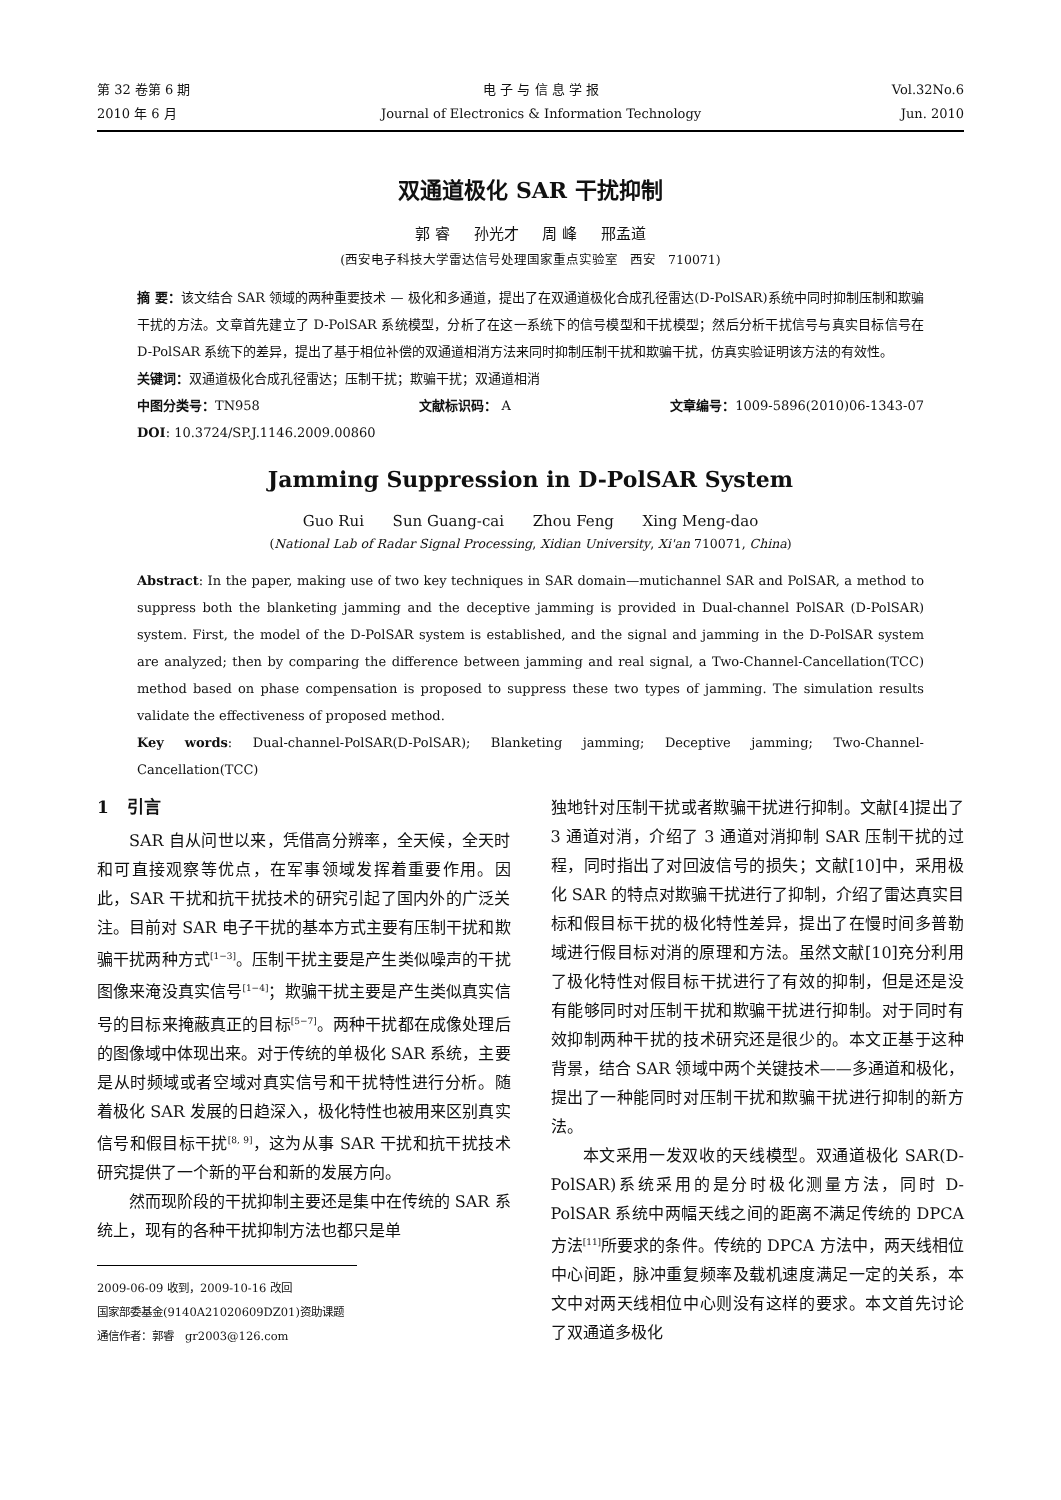第 32 卷第 6 期
2010 年 6 月
电 子 与 信 息 学 报
Journal of Electronics & Information Technology
Vol.32No.6
Jun. 2010
双通道极化 SAR 干扰抑制
郭 睿 孙光才 周 峰 邢孟道
(西安电子科技大学雷达信号处理国家重点实验室 西安 710071)
摘 要：该文结合 SAR 领域的两种重要技术 — 极化和多通道，提出了在双通道极化合成孔径雷达(D-PolSAR)系统中同时抑制压制和欺骗干扰的方法。文章首先建立了 D-PolSAR 系统模型，分析了在这一系统下的信号模型和干扰模型；然后分析干扰信号与真实目标信号在 D-PolSAR 系统下的差异，提出了基于相位补偿的双通道相消方法来同时抑制压制干扰和欺骗干扰，仿真实验证明该方法的有效性。
关键词：双通道极化合成孔径雷达；压制干扰；欺骗干扰；双通道相消
中图分类号：TN958 文献标识码： A 文章编号：1009-5896(2010)06-1343-07
DOI: 10.3724/SP.J.1146.2009.00860
Jamming Suppression in D-PolSAR System
Guo Rui Sun Guang-cai Zhou Feng Xing Meng-dao
(National Lab of Radar Signal Processing, Xidian University, Xi'an 710071, China)
Abstract: In the paper, making use of two key techniques in SAR domain—mutichannel SAR and PolSAR, a method to suppress both the blanketing jamming and the deceptive jamming is provided in Dual-channel PolSAR (D-PolSAR) system. First, the model of the D-PolSAR system is established, and the signal and jamming in the D-PolSAR system are analyzed; then by comparing the difference between jamming and real signal, a Two-Channel-Cancellation(TCC) method based on phase compensation is proposed to suppress these two types of jamming. The simulation results validate the effectiveness of proposed method.
Key words: Dual-channel-PolSAR(D-PolSAR); Blanketing jamming; Deceptive jamming; Two-Channel-Cancellation(TCC)
1 引言
SAR 自从问世以来，凭借高分辨率，全天候，全天时和可直接观察等优点，在军事领域发挥着重要作用。因此，SAR 干扰和抗干扰技术的研究引起了国内外的广泛关注。目前对 SAR 电子干扰的基本方式主要有压制干扰和欺骗干扰两种方式<sup>[1−3]</sup>。压制干扰主要是产生类似噪声的干扰图像来淹没真实信号<sup>[1−4]</sup>；欺骗干扰主要是产生类似真实信号的目标来掩蔽真正的目标<sup>[5−7]</sup>。两种干扰都在成像处理后的图像域中体现出来。对于传统的单极化 SAR 系统，主要是从时频域或者空域对真实信号和干扰特性进行分析。随着极化 SAR 发展的日趋深入，极化特性也被用来区别真实信号和假目标干扰<sup>[8, 9]</sup>，这为从事 SAR 干扰和抗干扰技术研究提供了一个新的平台和新的发展方向。
然而现阶段的干扰抑制主要还是集中在传统的 SAR 系统上，现有的各种干扰抑制方法也都只是单
2009-06-09 收到，2009-10-16 改回
国家部委基金(9140A21020609DZ01)资助课题
通信作者：郭睿 gr2003@126.com
独地针对压制干扰或者欺骗干扰进行抑制。文献[4]提出了 3 通道对消，介绍了 3 通道对消抑制 SAR 压制干扰的过程，同时指出了对回波信号的损失；文献[10]中，采用极化 SAR 的特点对欺骗干扰进行了抑制，介绍了雷达真实目标和假目标干扰的极化特性差异，提出了在慢时间多普勒域进行假目标对消的原理和方法。虽然文献[10]充分利用了极化特性对假目标干扰进行了有效的抑制，但是还是没有能够同时对压制干扰和欺骗干扰进行抑制。对于同时有效抑制两种干扰的技术研究还是很少的。本文正基于这种背景，结合 SAR 领域中两个关键技术——多通道和极化，提出了一种能同时对压制干扰和欺骗干扰进行抑制的新方法。
本文采用一发双收的天线模型。双通道极化 SAR(D-PolSAR)系统采用的是分时极化测量方法，同时 D-PolSAR 系统中两幅天线之间的距离不满足传统的 DPCA 方法<sup>[11]</sup>所要求的条件。传统的 DPCA 方法中，两天线相位中心间距，脉冲重复频率及载机速度满足一定的关系，本文中对两天线相位中心则没有这样的要求。本文首先讨论了双通道多极化